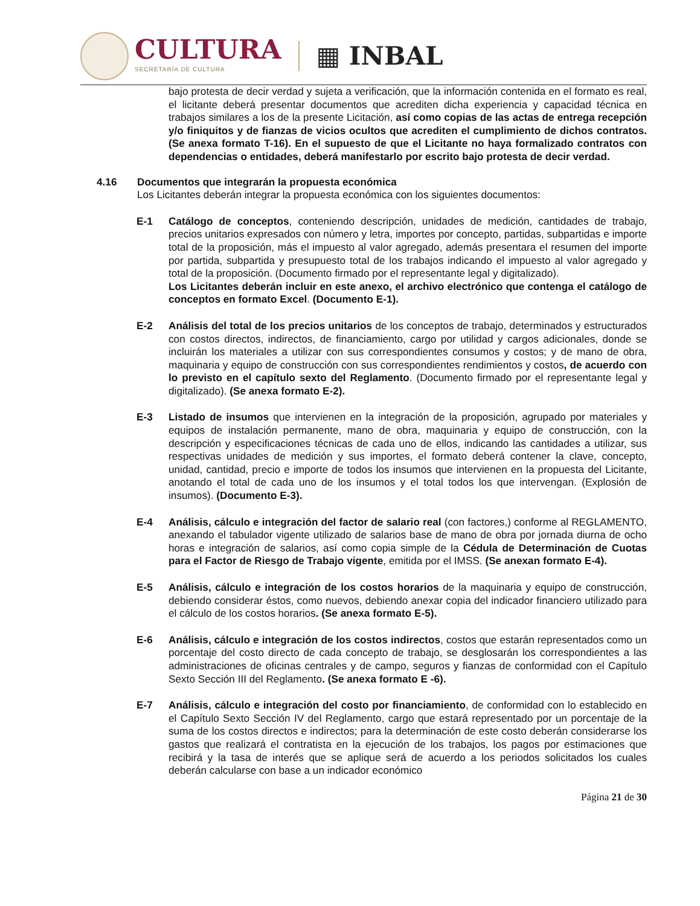CULTURA
SECRETARÍA DE CULTURA
▦ INBAL
bajo protesta de decir verdad y sujeta a verificación, que la información contenida en el formato es real, el licitante deberá presentar documentos que acrediten dicha experiencia y capacidad técnica en trabajos similares a los de la presente Licitación, así como copias de las actas de entrega recepción y/o finiquitos y de fianzas de vicios ocultos que acrediten el cumplimiento de dichos contratos. (Se anexa formato T-16). En el supuesto de que el Licitante no haya formalizado contratos con dependencias o entidades, deberá manifestarlo por escrito bajo protesta de decir verdad.
4.16 Documentos que integrarán la propuesta económica
Los Licitantes deberán integrar la propuesta económica con los siguientes documentos:
E-1 Catálogo de conceptos, conteniendo descripción, unidades de medición, cantidades de trabajo, precios unitarios expresados con número y letra, importes por concepto, partidas, subpartidas e importe total de la proposición, más el impuesto al valor agregado, además presentara el resumen del importe por partida, subpartida y presupuesto total de los trabajos indicando el impuesto al valor agregado y total de la proposición. (Documento firmado por el representante legal y digitalizado).
Los Licitantes deberán incluir en este anexo, el archivo electrónico que contenga el catálogo de conceptos en formato Excel. (Documento E-1).
E-2 Análisis del total de los precios unitarios de los conceptos de trabajo, determinados y estructurados con costos directos, indirectos, de financiamiento, cargo por utilidad y cargos adicionales, donde se incluirán los materiales a utilizar con sus correspondientes consumos y costos; y de mano de obra, maquinaria y equipo de construcción con sus correspondientes rendimientos y costos, de acuerdo con lo previsto en el capítulo sexto del Reglamento. (Documento firmado por el representante legal y digitalizado). (Se anexa formato E-2).
E-3 Listado de insumos que intervienen en la integración de la proposición, agrupado por materiales y equipos de instalación permanente, mano de obra, maquinaria y equipo de construcción, con la descripción y especificaciones técnicas de cada uno de ellos, indicando las cantidades a utilizar, sus respectivas unidades de medición y sus importes, el formato deberá contener la clave, concepto, unidad, cantidad, precio e importe de todos los insumos que intervienen en la propuesta del Licitante, anotando el total de cada uno de los insumos y el total todos los que intervengan. (Explosión de insumos). (Documento E-3).
E-4 Análisis, cálculo e integración del factor de salario real (con factores,) conforme al REGLAMENTO, anexando el tabulador vigente utilizado de salarios base de mano de obra por jornada diurna de ocho horas e integración de salarios, así como copia simple de la Cédula de Determinación de Cuotas para el Factor de Riesgo de Trabajo vigente, emitida por el IMSS. (Se anexan formato E-4).
E-5 Análisis, cálculo e integración de los costos horarios de la maquinaria y equipo de construcción, debiendo considerar éstos, como nuevos, debiendo anexar copia del indicador financiero utilizado para el cálculo de los costos horarios. (Se anexa formato E-5).
E-6 Análisis, cálculo e integración de los costos indirectos, costos que estarán representados como un porcentaje del costo directo de cada concepto de trabajo, se desglosarán los correspondientes a las administraciones de oficinas centrales y de campo, seguros y fianzas de conformidad con el Capítulo Sexto Sección III del Reglamento. (Se anexa formato E -6).
E-7 Análisis, cálculo e integración del costo por financiamiento, de conformidad con lo establecido en el Capítulo Sexto Sección IV del Reglamento, cargo que estará representado por un porcentaje de la suma de los costos directos e indirectos; para la determinación de este costo deberán considerarse los gastos que realizará el contratista en la ejecución de los trabajos, los pagos por estimaciones que recibirá y la tasa de interés que se aplique será de acuerdo a los periodos solicitados los cuales deberán calcularse con base a un indicador económico
Página 21 de 30